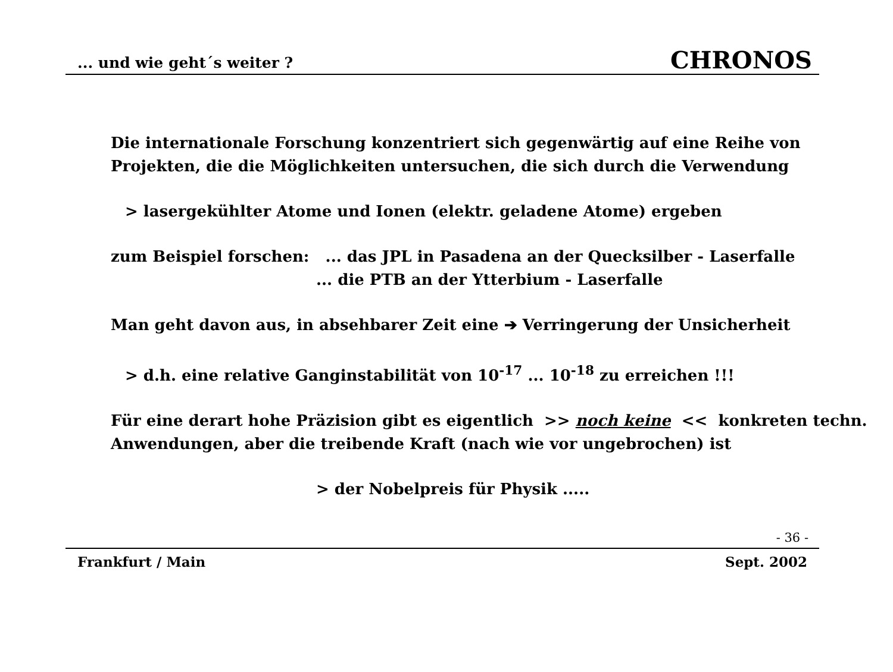... und wie geht´s weiter ? CHRONOS
Die internationale Forschung konzentriert sich gegenwärtig auf eine Reihe von Projekten, die die Möglichkeiten untersuchen, die sich durch die Verwendung
> lasergekühlter Atome und Ionen (elektr. geladene Atome) ergeben
zum Beispiel forschen: ... das JPL in Pasadena an der Quecksilber - Laserfalle
... die PTB an der Ytterbium - Laserfalle
Man geht davon aus, in absehbarer Zeit eine ➔ Verringerung der Unsicherheit
> d.h. eine relative Ganginstabilität von 10<sup>-17</sup> ... 10<sup>-18</sup> zu erreichen !!!
Für eine derart hohe Präzision gibt es eigentlich >> noch keine << konkreten techn. Anwendungen, aber die treibende Kraft (nach wie vor ungebrochen) ist
> der Nobelpreis für Physik .....
- 36 -
Frankfurt / Main Sept. 2002